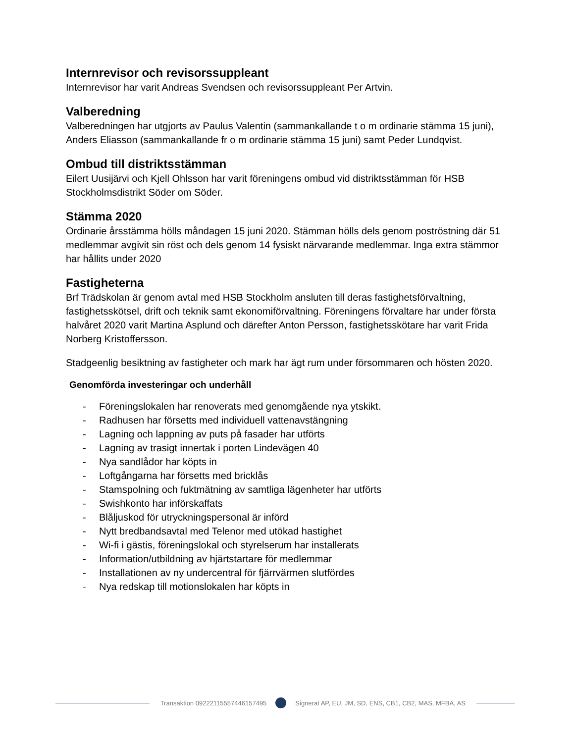Internrevisor och revisorssuppleant
Internrevisor har varit Andreas Svendsen och revisorssuppleant Per Artvin.
Valberedning
Valberedningen har utgjorts av Paulus Valentin (sammankallande t o m ordinarie stämma 15 juni), Anders Eliasson (sammankallande fr o m ordinarie stämma 15 juni) samt Peder Lundqvist.
Ombud till distriktsstämman
Eilert Uusijärvi och Kjell Ohlsson har varit föreningens ombud vid distriktsstämman för HSB Stockholmsdistrikt Söder om Söder.
Stämma 2020
Ordinarie årsstämma hölls måndagen 15 juni 2020. Stämman hölls dels genom poströstning där 51 medlemmar avgivit sin röst och dels genom 14 fysiskt närvarande medlemmar. Inga extra stämmor har hållits under 2020
Fastigheterna
Brf Trädskolan är genom avtal med HSB Stockholm ansluten till deras fastighetsförvaltning, fastighetsskötsel, drift och teknik samt ekonomiförvaltning. Föreningens förvaltare har under första halvåret 2020 varit Martina Asplund och därefter Anton Persson, fastighetsskötare har varit Frida Norberg Kristoffersson.
Stadgeenlig besiktning av fastigheter och mark har ägt rum under försommaren och hösten 2020.
Genomförda investeringar och underhåll
- Föreningslokalen har renoverats med genomgående nya ytskikt.
- Radhusen har försetts med individuell vattenavstängning
- Lagning och lappning av puts på fasader har utförts
- Lagning av trasigt innertak i porten Lindevägen 40
- Nya sandlådor har köpts in
- Loftgångarna har försetts med bricklås
- Stamspolning och fuktmätning av samtliga lägenheter har utförts
- Swishkonto har införskaffats
- Blåljuskod för utryckningspersonal är införd
- Nytt bredbandsavtal med Telenor med utökad hastighet
- Wi-fi i gästis, föreningslokal och styrelserum har installerats
- Information/utbildning av hjärtstartare för medlemmar
- Installationen av ny undercentral för fjärrvärmen slutfördes
- Nya redskap till motionslokalen har köpts in
Transaktion 09222115557446157495
Signerat AP, EU, JM, SD, ENS, CB1, CB2, MAS, MFBA, AS